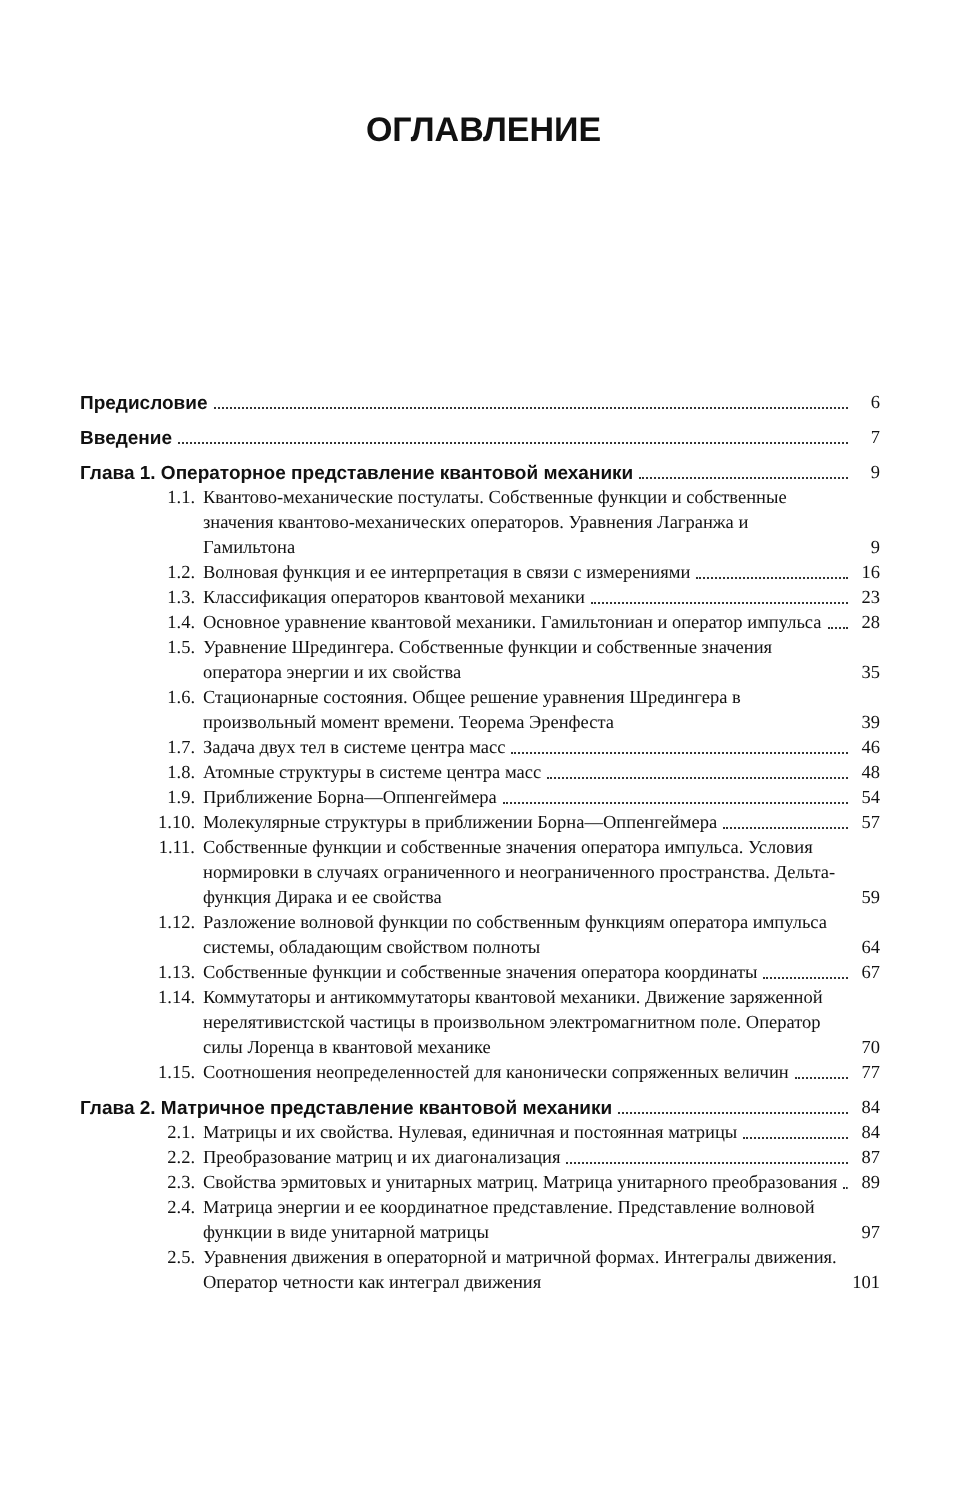ОГЛАВЛЕНИЕ
Предисловие
6
Введение
7
Глава 1. Операторное представление квантовой механики
9
1.1.
Квантово-механические постулаты. Собственные функции и собственные значения квантово-механических операторов. Уравнения Лагранжа и Гамильтона
9
1.2.
Волновая функция и ее интерпретация в связи с измерениями
16
1.3.
Классификация операторов квантовой механики
23
1.4.
Основное уравнение квантовой механики. Гамильтониан и оператор импульса
28
1.5.
Уравнение Шредингера. Собственные функции и собственные значения оператора энергии и их свойства
35
1.6.
Стационарные состояния. Общее решение уравнения Шредингера в произвольный момент времени. Теорема Эренфеста
39
1.7.
Задача двух тел в системе центра масс
46
1.8.
Атомные структуры в системе центра масс
48
1.9.
Приближение Борна—Оппенгеймера
54
1.10.
Молекулярные структуры в приближении Борна—Оппенгеймера
57
1.11.
Собственные функции и собственные значения оператора импульса. Условия нормировки в случаях ограниченного и неограниченного пространства. Дельта-функция Дирака и ее свойства
59
1.12.
Разложение волновой функции по собственным функциям оператора импульса системы, обладающим свойством полноты
64
1.13.
Собственные функции и собственные значения оператора координаты
67
1.14.
Коммутаторы и антикоммутаторы квантовой механики. Движение заряженной нерелятивистской частицы в произвольном электромагнитном поле. Оператор силы Лоренца в квантовой механике
70
1.15.
Соотношения неопределенностей для канонически сопряженных величин
77
Глава 2. Матричное представление квантовой механики
84
2.1.
Матрицы и их свойства. Нулевая, единичная и постоянная матрицы
84
2.2.
Преобразование матриц и их диагонализация
87
2.3.
Свойства эрмитовых и унитарных матриц. Матрица унитарного преобразования
89
2.4.
Матрица энергии и ее координатное представление. Представление волновой функции в виде унитарной матрицы
97
2.5.
Уравнения движения в операторной и матричной формах. Интегралы движения. Оператор четности как интеграл движения
101